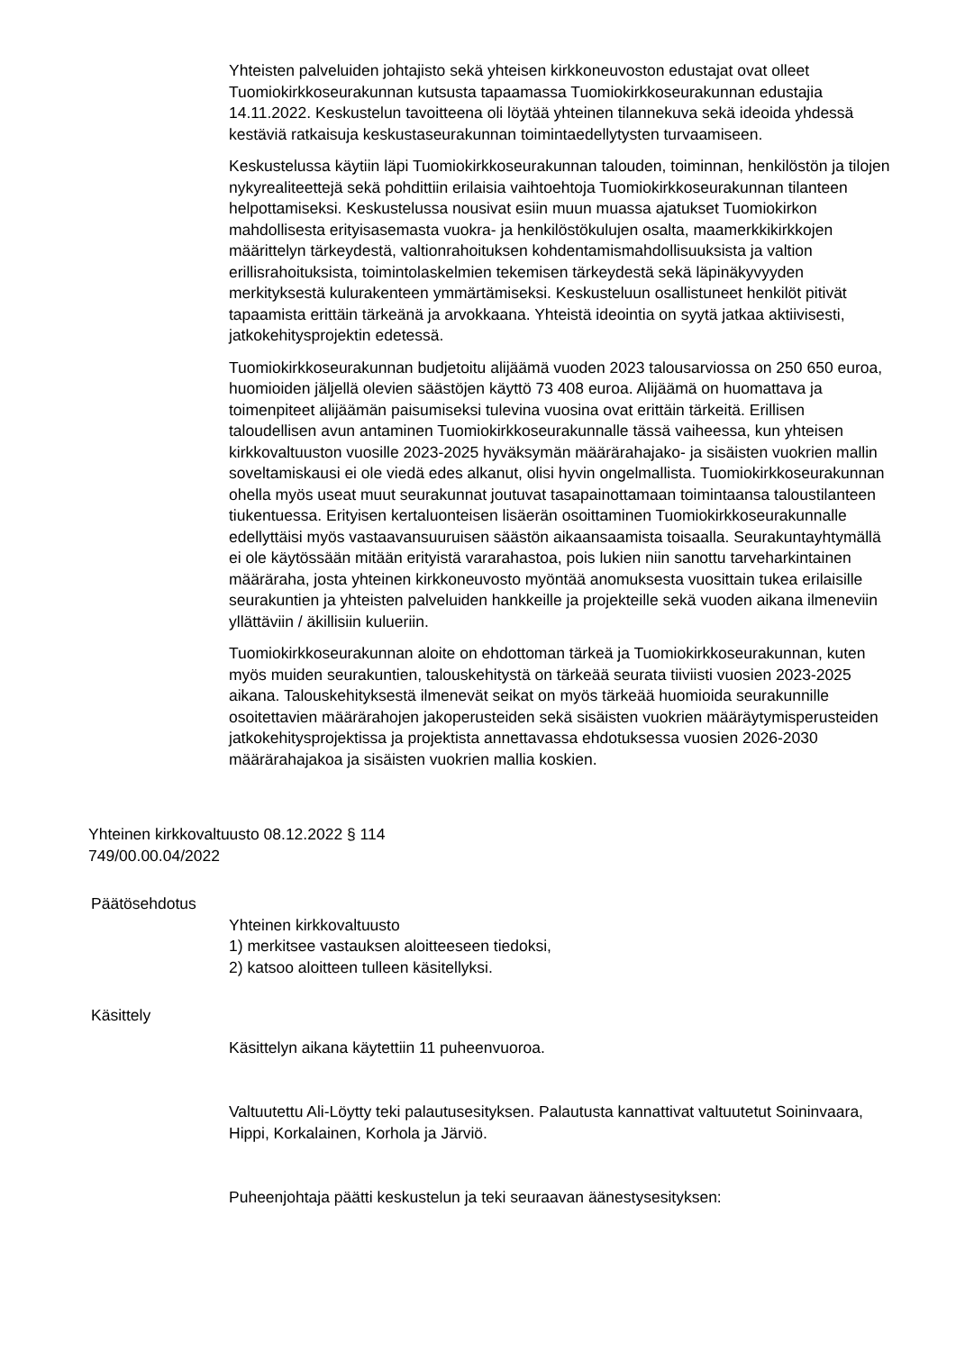Yhteisten palveluiden johtajisto sekä yhteisen kirkkoneuvoston edustajat ovat olleet Tuomiokirkkoseurakunnan kutsusta tapaamassa Tuomiokirkkoseurakunnan edustajia 14.11.2022. Keskustelun tavoitteena oli löytää yhteinen tilannekuva sekä ideoida yhdessä kestäviä ratkaisuja keskustaseurakunnan toimintaedellytysten turvaamiseen.
Keskustelussa käytiin läpi Tuomiokirkkoseurakunnan talouden, toiminnan, henkilöstön ja tilojen nykyrealiteettejä sekä pohdittiin erilaisia vaihtoehtoja Tuomiokirkkoseurakunnan tilanteen helpottamiseksi. Keskustelussa nousivat esiin muun muassa ajatukset Tuomiokirkon mahdollisesta erityisasemasta vuokra- ja henkilöstökulujen osalta, maamerkkikirkkojen määrittelyn tärkeydestä, valtionrahoituksen kohdentamismahdollisuuksista ja valtion erillisrahoituksista, toimintolaskelmien tekemisen tärkeydestä sekä läpinäkyvyyden merkityksestä kulurakenteen ymmärtämiseksi. Keskusteluun osallistuneet henkilöt pitivät tapaamista erittäin tärkeänä ja arvokkaana. Yhteistä ideointia on syytä jatkaa aktiivisesti, jatkokehitysprojektin edetessä.
Tuomiokirkkoseurakunnan budjetoitu alijäämä vuoden 2023 talousarviossa on 250 650 euroa, huomioiden jäljellä olevien säästöjen käyttö 73 408 euroa. Alijäämä on huomattava ja toimenpiteet alijäämän paisumiseksi tulevina vuosina ovat erittäin tärkeitä. Erillisen taloudellisen avun antaminen Tuomiokirkkoseurakunnalle tässä vaiheessa, kun yhteisen kirkkovaltuuston vuosille 2023-2025 hyväksymän määrärahajako- ja sisäisten vuokrien mallin soveltamiskausi ei ole viedä edes alkanut, olisi hyvin ongelmallista. Tuomiokirkkoseurakunnan ohella myös useat muut seurakunnat joutuvat tasapainottamaan toimintaansa taloustilanteen tiukentuessa. Erityisen kertaluonteisen lisäerän osoittaminen Tuomiokirkkoseurakunnalle edellyttäisi myös vastaavansuuruisen säästön aikaansaamista toisaalla. Seurakuntayhtymällä ei ole käytössään mitään erityistä vararahastoa, pois lukien niin sanottu tarveharkintainen määräraha, josta yhteinen kirkkoneuvosto myöntää anomuksesta vuosittain tukea erilaisille seurakuntien ja yhteisten palveluiden hankkeille ja projekteille sekä vuoden aikana ilmeneviin yllättäviin / äkillisiin kulueriin.
Tuomiokirkkoseurakunnan aloite on ehdottoman tärkeä ja Tuomiokirkkoseurakunnan, kuten myös muiden seurakuntien, talouskehitystä on tärkeää seurata tiiviisti vuosien 2023-2025 aikana. Talouskehityksestä ilmenevät seikat on myös tärkeää huomioida seurakunnille osoitettavien määrärahojen jakoperusteiden sekä sisäisten vuokrien määräytymisperusteiden jatkokehitysprojektissa ja projektista annettavassa ehdotuksessa vuosien 2026-2030 määrärahajakoa ja sisäisten vuokrien mallia koskien.
Yhteinen kirkkovaltuusto 08.12.2022 § 114
749/00.00.04/2022
Päätösehdotus
Yhteinen kirkkovaltuusto
1) merkitsee vastauksen aloitteeseen tiedoksi,
2) katsoo aloitteen tulleen käsitellyksi.
Käsittely
Käsittelyn aikana käytettiin 11 puheenvuoroa.
Valtuutettu Ali-Löytty teki palautusesityksen. Palautusta kannattivat valtuutetut Soininvaara, Hippi, Korkalainen, Korhola ja Järviö.
Puheenjohtaja päätti keskustelun ja teki seuraavan äänestysesityksen: